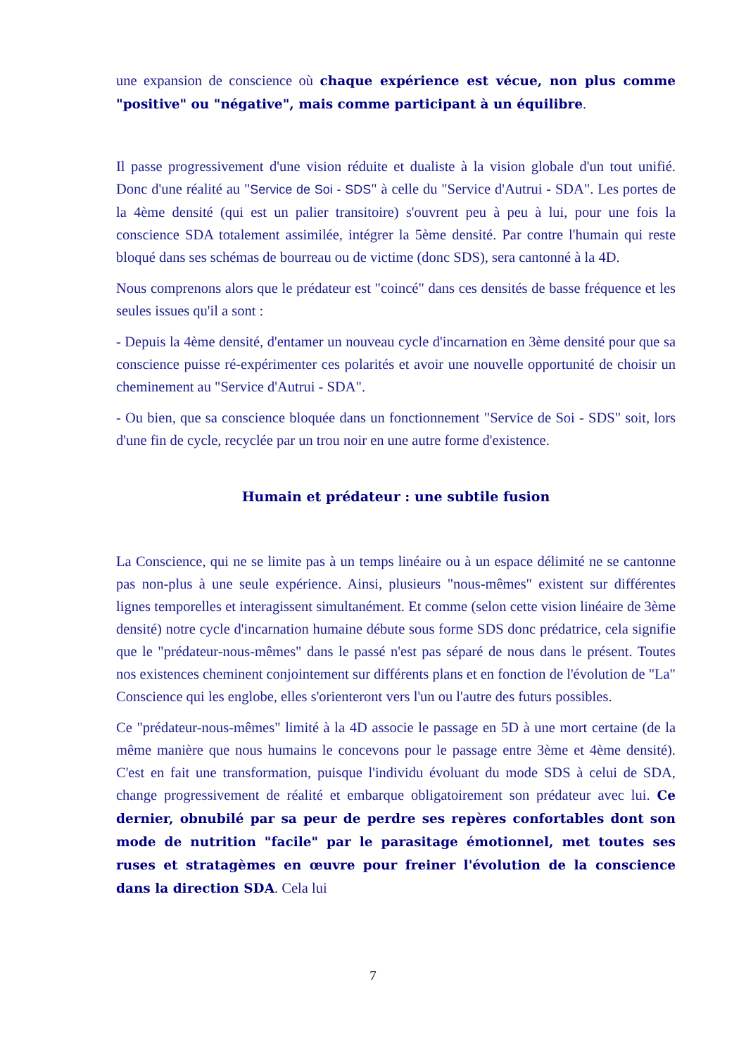une expansion de conscience où chaque expérience est vécue, non plus comme "positive" ou "négative", mais comme participant à un équilibre.
Il passe progressivement d'une vision réduite et dualiste à la vision globale d'un tout unifié. Donc d'une réalité au "Service de Soi - SDS" à celle du "Service d'Autrui - SDA". Les portes de la 4ème densité (qui est un palier transitoire) s'ouvrent peu à peu à lui, pour une fois la conscience SDA totalement assimilée, intégrer la 5ème densité. Par contre l'humain qui reste bloqué dans ses schémas de bourreau ou de victime (donc SDS), sera cantonné à la 4D.
Nous comprenons alors que le prédateur est "coincé" dans ces densités de basse fréquence et les seules issues qu'il a sont :
- Depuis la 4ème densité, d'entamer un nouveau cycle d'incarnation en 3ème densité pour que sa conscience puisse ré-expérimenter ces polarités et avoir une nouvelle opportunité de choisir un cheminement au "Service d'Autrui - SDA".
- Ou bien, que sa conscience bloquée dans un fonctionnement "Service de Soi - SDS" soit, lors d'une fin de cycle, recyclée par un trou noir en une autre forme d'existence.
Humain et prédateur : une subtile fusion
La Conscience, qui ne se limite pas à un temps linéaire ou à un espace délimité ne se cantonne pas non-plus à une seule expérience. Ainsi, plusieurs "nous-mêmes" existent sur différentes lignes temporelles et interagissent simultanément. Et comme (selon cette vision linéaire de 3ème densité) notre cycle d'incarnation humaine débute sous forme SDS donc prédatrice, cela signifie que le "prédateur-nous-mêmes" dans le passé n'est pas séparé de nous dans le présent. Toutes nos existences cheminent conjointement sur différents plans et en fonction de l'évolution de "La" Conscience qui les englobe, elles s'orienteront vers l'un ou l'autre des futurs possibles.
Ce "prédateur-nous-mêmes" limité à la 4D associe le passage en 5D à une mort certaine (de la même manière que nous humains le concevons pour le passage entre 3ème et 4ème densité). C'est en fait une transformation, puisque l'individu évoluant du mode SDS à celui de SDA, change progressivement de réalité et embarque obligatoirement son prédateur avec lui. Ce dernier, obnubilé par sa peur de perdre ses repères confortables dont son mode de nutrition "facile" par le parasitage émotionnel, met toutes ses ruses et stratagèmes en œuvre pour freiner l'évolution de la conscience dans la direction SDA. Cela lui
7